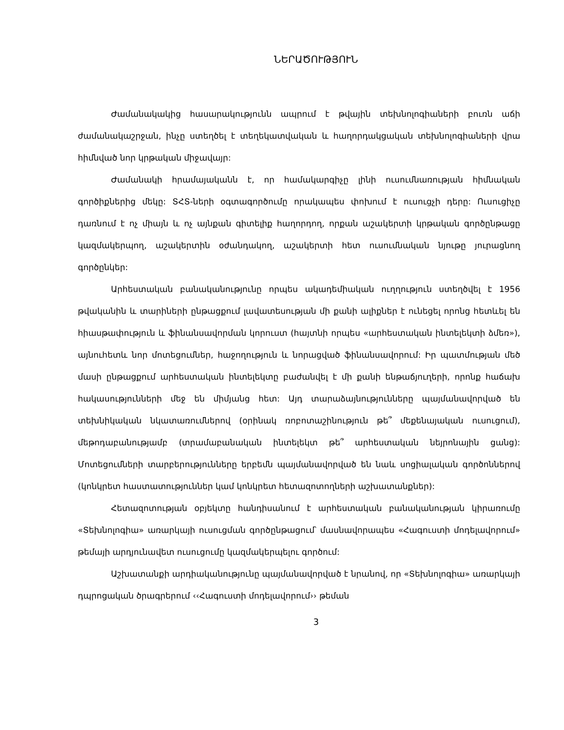ՆԵՐԱԾՈՒԹՅՈՒՆ
Ժամանակակից հասարակությունն ապրում է թվային տեխնոլոգիաների բուռն աճի ժամանակաշրջան, ինչը ստեղծել է տեղեկատվական և հաղորդակցական տեխնոլոգիաների վրա հիմնված նոր կրթական միջավայր:
Ժամանակի հրամայականն է, որ համակարգիչը լինի ուսումնառության հիմնական գործիքներից մեկը: ՏՀՏ-ների օգտագործումը որակապես փոխում է ուսուցչի դերը: Ուսուցիչը դառնում է ոչ միայն և ոչ այնքան գիտելիք հաղորդող, որքան աշակերտի կրթական գործընթացը կազմակերպող, աշակերտին օժանդակող, աշակերտի հետ ուսումնական նյութը յուրացնող գործընկեր:
Արհեստական բանականությունը որպես ակադեմիական ուղղություն ստեղծվել է 1956 թվականին և տարիների ընթացքում լավատեսության մի քանի ալիքներ է ունեցել որոնց հետևել են հիասթափություն և ֆինանսավորման կորուստ (հայտնի որպես «արհեստական ինտելեկտի ձմեռ»), այնուհետև նոր մոտեցումներ, հաջողություն և նորացված ֆինանսավորում: Իր պատմության մեծ մասի ընթացքում արհեստական ինտելեկտը բաժանվել է մի քանի ենթաճյուղերի, որոնք հաճախ հակասությունների մեջ են միմյանց հետ: Այդ տարաձայնությունները պայմանավորված են տեխնիկական նկատառումներով (օրինակ ռոբոտաշինություն թե՞ մեքենայական ուսուցում), մեթոդաբանությամբ (տրամաբանական ինտելեկտ թե՞ արհեստական նեյրոնային ցանց): Մոտեցումների տարբերությունները երբեմն պայմանավորված են նաև սոցիալական գործոններով (կոնկրետ հաստատություններ կամ կոնկրետ հետազոտողների աշխատանքներ):
Հետազոտության օբյեկտը հանդիսանում է արհեստական բանականության կիրառումը «Տեխնոլոգիա» առարկայի ուսուցման գործընթացում՝ մասնավորապես «Հագուստի մոդելավորում» թեմայի արդյունավետ ուսուցումը կազմակերպելու գործում:
Աշխատանքի արդիականությունը պայմանավորված է նրանով, որ «Տեխնոլոգիա» առարկայի դպրոցական ծրագրերում ‹‹Հագուստի մոդելավորում›› թեման
3